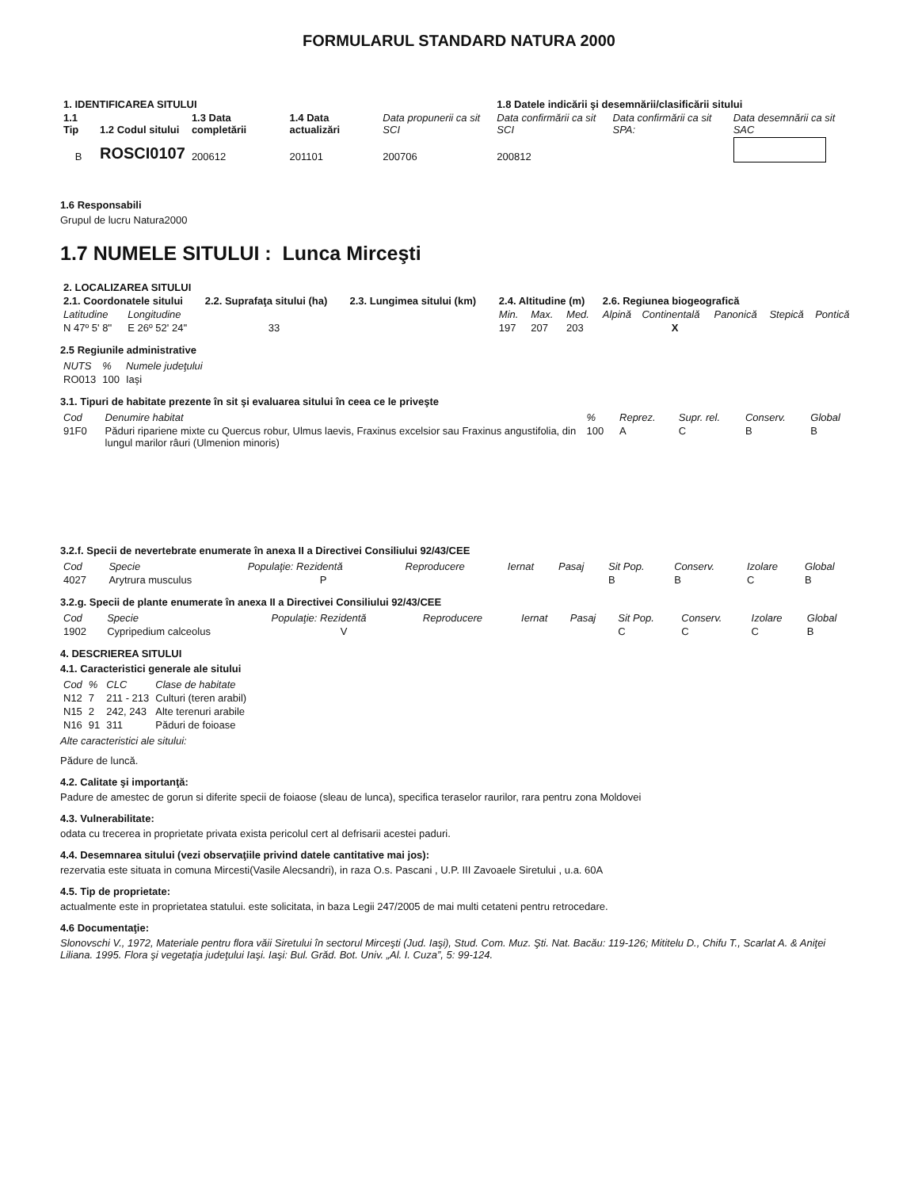FORMULARUL STANDARD NATURA 2000
| 1. IDENTIFICAREA SITULUI | | | | | 1.8 Datele indicării şi desemnării/clasificării sitului | | |
| --- | --- | --- | --- | --- | --- | --- | --- |
| 1.1 Tip | 1.2 Codul sitului | 1.3 Data completării | 1.4 Data actualizări | Data propunerii ca sit SCI | Data confirmării ca sit SCI | Data confirmării ca sit SPA: | Data desemnării ca sit SAC |
| B | ROSCI0107 | 200612 | 201101 | 200706 | 200812 | | |
1.6 Responsabili
Grupul de lucru Natura2000
1.7 NUMELE SITULUI : Lunca Mirceşti
| 2. LOCALIZAREA SITULUI | | | | | | | | | | | |
| --- | --- | --- | --- | --- | --- | --- | --- | --- | --- | --- | --- |
| 2.1. Coordonatele sitului | | 2.2. Suprafaţa sitului (ha) | 2.3. Lungimea sitului (km) | 2.4. Altitudine (m) | | | 2.6. Regiunea biogeografică | | | | |
| Latitudine | Longitudine | | | Min. | Max. | Med. | Alpină | Continentală | Panonică | Stepică | Pontică |
| N 47º 5' 8'' | E 26º 52' 24'' | 33 | | 197 | 207 | 203 | | X | | | |
2.5 Regiunile administrative
| NUTS | % | Numele judeţului |
| RO013 | 100 | Iaşi |
3.1. Tipuri de habitate prezente în sit şi evaluarea sitului în ceea ce le priveşte
| Cod | Denumire habitat | % | Reprez. | Supr. rel. | Conserv. | Global |
| 91F0 | Păduri ripariene mixte cu Quercus robur, Ulmus laevis, Fraxinus excelsior sau Fraxinus angustifolia, din lungul marilor râuri (Ulmenion minoris) | 100 | A | C | B | B |
3.2.f. Specii de nevertebrate enumerate în anexa II a Directivei Consiliului 92/43/CEE
| Cod | Specie | Populaţie: Rezidentă | Reproducere | Iernat | Pasaj | Sit Pop. | Conserv. | Izolare | Global |
| 4027 | Arytrura musculus | P | | | | B | B | C | B |
3.2.g. Specii de plante enumerate în anexa II a Directivei Consiliului 92/43/CEE
| Cod | Specie | Populaţie: Rezidentă | Reproducere | Iernat | Pasaj | Sit Pop. | Conserv. | Izolare | Global |
| 1902 | Cypripedium calceolus | V | | | | C | C | C | B |
4. DESCRIEREA SITULUI
4.1. Caracteristici generale ale sitului
| Cod | % | CLC | Clase de habitate |
| N12 | 7 | 211 - 213 | Culturi (teren arabil) |
| N15 | 2 | 242, 243 | Alte terenuri arabile |
| N16 | 91 | 311 | Păduri de foioase |
Alte caracteristici ale sitului:
Pădure de luncă.
4.2. Calitate şi importanţă:
Padure de amestec de gorun si diferite specii de foiaose (sleau de lunca), specifica teraselor raurilor, rara pentru zona Moldovei
4.3. Vulnerabilitate:
odata cu trecerea in proprietate privata exista pericolul cert al defrisarii acestei paduri.
4.4. Desemnarea sitului (vezi observaţiile privind datele cantitative mai jos):
rezervatia este situata in comuna Mircesti(Vasile Alecsandri), in raza O.s. Pascani , U.P. III Zavoaele Siretului , u.a. 60A
4.5. Tip de proprietate:
actualmente este in proprietatea statului. este solicitata, in baza Legii 247/2005 de mai multi cetateni pentru retrocedare.
4.6 Documentaţie:
Slonovschi V., 1972, Materiale pentru flora văii Siretului în sectorul Mirceşti (Jud. Iaşi), Stud. Com. Muz. Şti. Nat. Bacău: 119-126; Mititelu D., Chifu T., Scarlat A. & Aniţei Liliana. 1995. Flora şi vegetaţia judeţului Iaşi. Iaşi: Bul. Grăd. Bot. Univ. „Al. I. Cuza”, 5: 99-124.